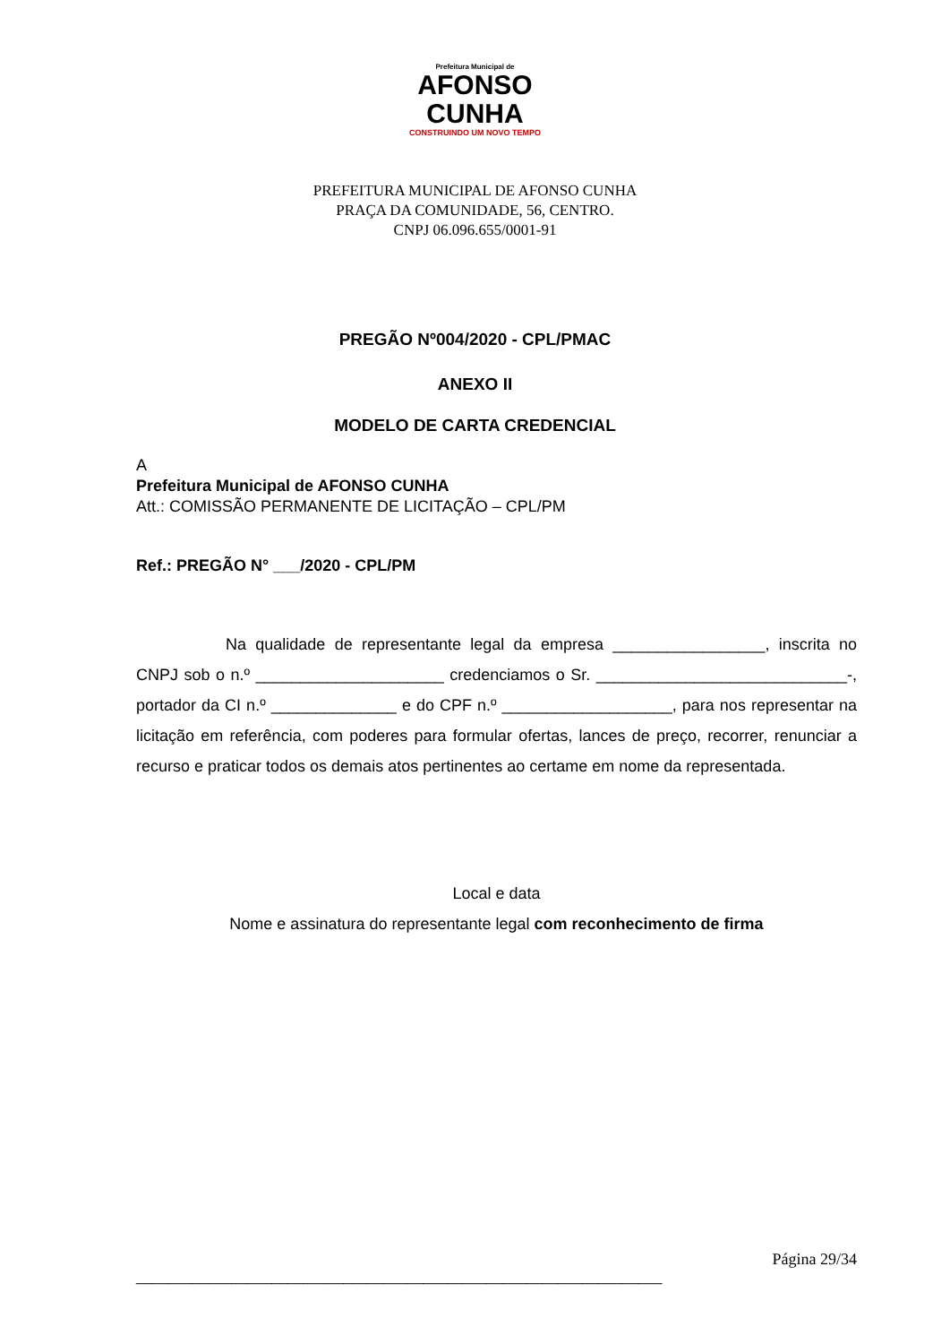Prefeitura Municipal de
AFONSO
CUNHA
CONSTRUINDO UM NOVO TEMPO
PREFEITURA MUNICIPAL DE AFONSO CUNHA
PRAÇA DA COMUNIDADE, 56, CENTRO.
CNPJ 06.096.655/0001-91
PREGÃO Nº004/2020 - CPL/PMAC
ANEXO II
MODELO DE CARTA CREDENCIAL
A
Prefeitura Municipal de AFONSO CUNHA
Att.: COMISSÃO PERMANENTE DE LICITAÇÃO – CPL/PM
Ref.: PREGÃO N° ___/2020 - CPL/PM
Na qualidade de representante legal da empresa _________________, inscrita no CNPJ sob o n.º _____________________ credenciamos o Sr. ____________________________-, portador da CI n.º ______________ e do CPF n.º ___________________, para nos representar na licitação em referência, com poderes para formular ofertas, lances de preço, recorrer, renunciar a recurso e praticar todos os demais atos pertinentes ao certame em nome da representada.
Local e data
Nome e assinatura do representante legal com reconhecimento de firma
Página 29/34
__________________________________________________________________